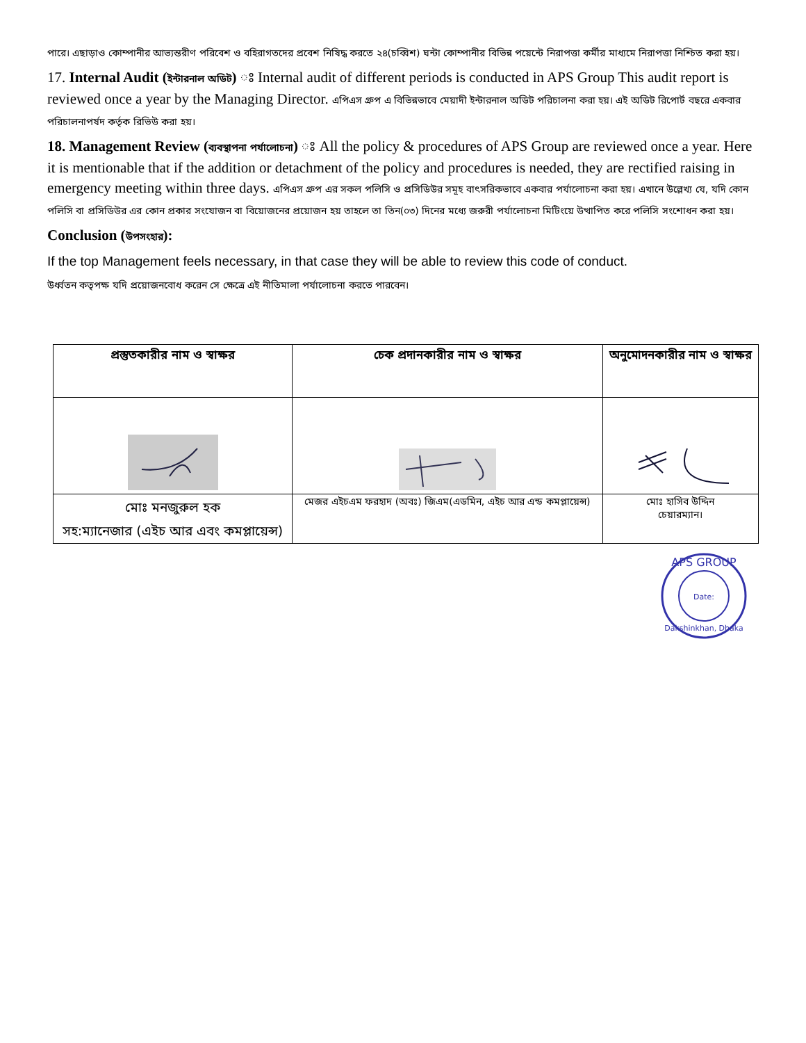পারে। এছাড়াও কোম্পানীর আভ্যন্তরীণ পরিবেশ ও বহিরাগতদের প্রবেশ নিষিদ্ধ করতে ২৪(চব্বিশ) ঘন্টা কোম্পানীর বিভিন্ন পয়েন্টে নিরাপত্তা কর্মীর মাধ্যমে নিরাপত্তা নিশ্চিত করা হয়।
17. Internal Audit (ইন্টারনাল অডিট) ঃ Internal audit of different periods is conducted in APS Group This audit report is reviewed once a year by the Managing Director. এপিএস গ্রুপ এ বিভিন্নভাবে মেয়াদী ইন্টারনাল অডিট পরিচালনা করা হয়। এই অডিট রিপোর্ট বছরে একবার পরিচালনাপর্ষদ কর্তৃক রিভিউ করা হয়।
18. Management Review (ব্যবস্থাপনা পর্যালোচনা) ঃ All the policy & procedures of APS Group are reviewed once a year. Here it is mentionable that if the addition or detachment of the policy and procedures is needed, they are rectified raising in emergency meeting within three days. এপিএস গ্রুপ এর সকল পলিসি ও প্রসিডিউর সমূহ বাৎসরিকভাবে একবার পর্যালোচনা করা হয়। এখানে উল্লেখ্য যে, যদি কোন পলিসি বা প্রসিডিউর এর কোন প্রকার সংযোজন বা বিয়োজনের প্রয়োজন হয় তাহলে তা তিন(০৩) দিনের মধ্যে জরুরী পর্যালোচনা মিটিংয়ে উত্থাপিত করে পলিসি সংশোধন করা হয়।
Conclusion (উপসংহার):
If the top Management feels necessary, in that case they will be able to review this code of conduct.
উর্ধ্বতন কতৃপক্ষ যদি প্রয়োজনবোধ করেন সে ক্ষেত্রে এই নীতিমালা পর্যালোচনা করতে পারবেন।
| প্রস্তুতকারীর নাম ও স্বাক্ষর | চেক প্রদানকারীর নাম ও স্বাক্ষর | অনুমোদনকারীর নাম ও স্বাক্ষর |
| --- | --- | --- |
| মোঃ মনজুরুল হক সহ:ম্যানেজার (এইচ আর এবং কমপ্লায়েন্স) | মেজর এইচএম ফরহাদ (অবঃ) জিএম(এডমিন, এইচ আর এন্ড কমপ্লায়েন্স) | মোঃ হাসিব উদ্দিন চেয়ারম্যান। |
APS GROUP
Date:
Dakshinkhan, Dhaka